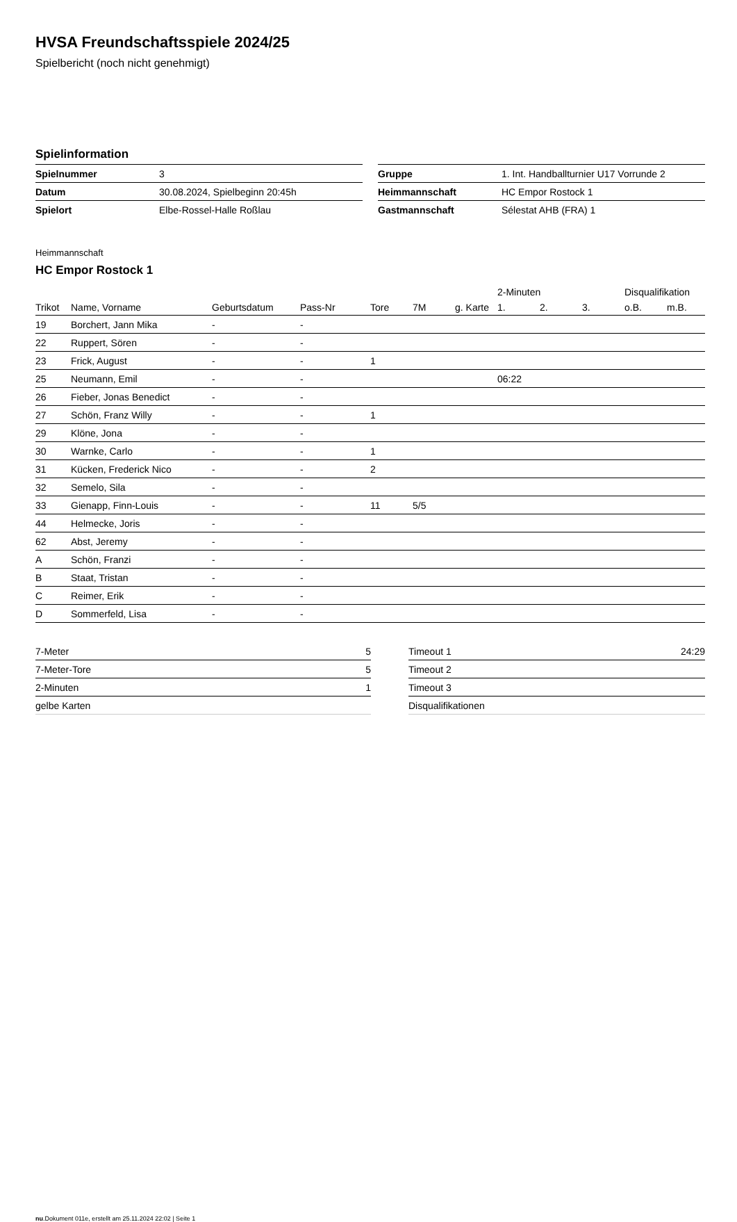HVSA Freundschaftsspiele 2024/25
Spielbericht (noch nicht genehmigt)
Spielinformation
| Spielnummer | 3 |
| Datum | 30.08.2024, Spielbeginn 20:45h |
| Spielort | Elbe-Rossel-Halle Roßlau |
| Gruppe | 1. Int. Handballturnier U17 Vorrunde 2 |
| Heimmannschaft | HC Empor Rostock 1 |
| Gastmannschaft | Sélestat AHB (FRA) 1 |
Heimmannschaft
HC Empor Rostock 1
| | | | | | | | 2-Minuten | | | Disqualifikation | |
| --- | --- | --- | --- | --- | --- | --- | --- | --- | --- | --- | --- |
| Trikot | Name, Vorname | Geburtsdatum | Pass-Nr | Tore | 7M | g. Karte | 1. | 2. | 3. | o.B. | m.B. |
| 19 | Borchert, Jann Mika | - | - | | | | | | | | |
| 22 | Ruppert, Sören | - | - | | | | | | | | |
| 23 | Frick, August | - | - | 1 | | | | | | | |
| 25 | Neumann, Emil | - | - | | | | 06:22 | | | | |
| 26 | Fieber, Jonas Benedict | - | - | | | | | | | | |
| 27 | Schön, Franz Willy | - | - | 1 | | | | | | | |
| 29 | Klöne, Jona | - | - | | | | | | | | |
| 30 | Warnke, Carlo | - | - | 1 | | | | | | | |
| 31 | Kücken, Frederick Nico | - | - | 2 | | | | | | | |
| 32 | Semelo, Sila | - | - | | | | | | | | |
| 33 | Gienapp, Finn-Louis | - | - | 11 | 5/5 | | | | | | |
| 44 | Helmecke, Joris | - | - | | | | | | | | |
| 62 | Abst, Jeremy | - | - | | | | | | | | |
| A | Schön, Franzi | - | - | | | | | | | | |
| B | Staat, Tristan | - | - | | | | | | | | |
| C | Reimer, Erik | - | - | | | | | | | | |
| D | Sommerfeld, Lisa | - | - | | | | | | | | |
| 7-Meter | 5 |
| 7-Meter-Tore | 5 |
| 2-Minuten | 1 |
| gelbe Karten | |
| Timeout 1 | 24:29 |
| Timeout 2 | |
| Timeout 3 | |
| Disqualifikationen | |
nu.Dokument 011e, erstellt am 25.11.2024 22:02 | Seite 1